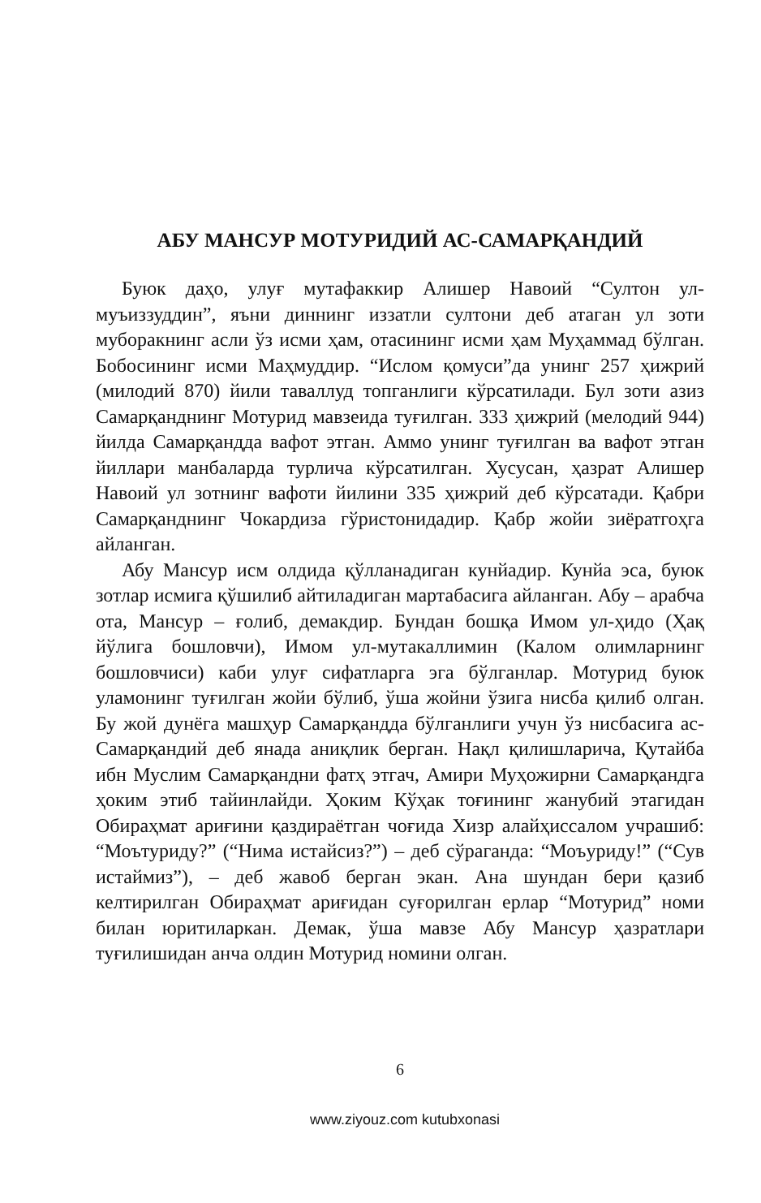АБУ МАНСУР МОТУРИДИЙ АС-САМАРҚАНДИЙ
Буюк даҳо, улуғ мутафаккир Алишер Навоий “Султон ул-муъиззуддин”, яъни диннинг иззатли султони деб атаган ул зоти муборакнинг асли ўз исми ҳам, отасининг исми ҳам Муҳаммад бўлган. Бобосининг исми Маҳмуддир. “Ислом қомуси”да унинг 257 ҳижрий (милодий 870) йили таваллуд топганлиги кўрсатилади. Бул зоти азиз Самарқанднинг Мотурид мавзеида туғилган. 333 ҳижрий (мелодий 944) йилда Самарқандда вафот этган. Аммо унинг туғилган ва вафот этган йиллари манбаларда турлича кўрсатилган. Хусусан, ҳазрат Алишер Навоий ул зотнинг вафоти йилини 335 ҳижрий деб кўрсатади. Қабри Самарқанднинг Чокардиза гўристонидадир. Қабр жойи зиёратгоҳга айланган.
Абу Мансур исм олдида қўлланадиган кунйадир. Кунйа эса, буюк зотлар исмига қўшилиб айтиладиган мартабасига айланган. Абу – арабча ота, Мансур – ғолиб, демакдир. Бундан бошқа Имом ул-ҳидо (Ҳақ йўлига бошловчи), Имом ул-мутакаллимин (Калом олимларнинг бошловчиси) каби улуғ сифатларга эга бўлганлар. Мотурид буюк уламонинг туғилган жойи бўлиб, ўша жойни ўзига нисба қилиб олган. Бу жой дунёга машҳур Самарқандда бўлганлиги учун ўз нисбасига ас-Самарқандий деб янада аниқлик берган. Нақл қилишларича, Қутайба ибн Муслим Самарқандни фатҳ этгач, Амири Муҳожирни Самарқандга ҳоким этиб тайинлайди. Ҳоким Кўҳак тоғининг жанубий этагидан Обираҳмат ариғини қаздираётган чоғида Хизр алайҳиссалом учрашиб: “Моътуриду?” (“Нима истайсиз?”) – деб сўраганда: “Моъуриду!” (“Сув истаймиз”), – деб жавоб берган экан. Ана шундан бери қазиб келтирилган Обираҳмат ариғидан суғорилган ерлар “Мотурид” номи билан юритиларкан. Демак, ўша мавзе Абу Мансур ҳазратлари туғилишидан анча олдин Мотурид номини олган.
6
www.ziyouz.com kutubxonasi